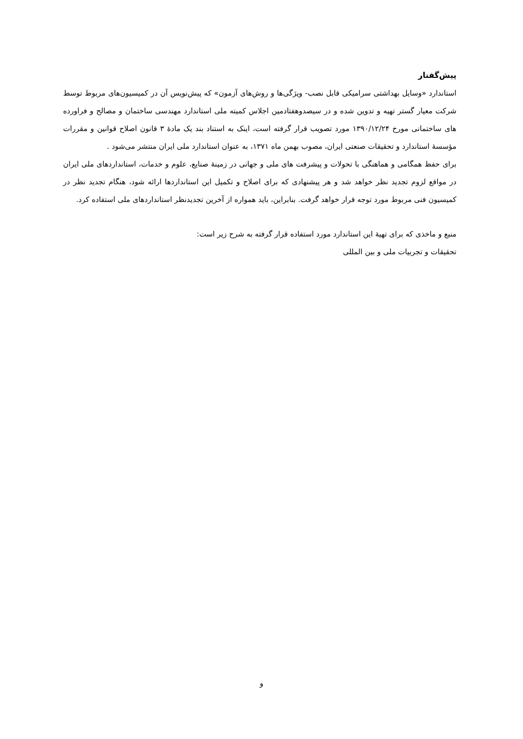پیش‌گفتار
استاندارد «وسایل بهداشتی سرامیکی قابل نصب- ویژگی‌ها و روش‌های آزمون» که پیش‌نویس آن در کمیسیون‌های مربوط توسط شرکت معیار گستر تهیه و تدوین شده و در سیصدوهفتادمین اجلاس کمیته ملی استاندارد مهندسی ساختمان و مصالح و فراورده های ساختمانی مورخ ۱۳۹۰/۱۲/۲۴ مورد تصویب قرار گرفته است، اینک به استناد بند یک مادهٔ ۳ قانون اصلاح قوانین و مقررات مؤسسهٔ استاندارد و تحقیقات صنعتی ایران، مصوب بهمن ماه ۱۳۷۱، به عنوان استاندارد ملی ایران منتشر می‌شود .
برای حفظ همگامی و هماهنگی با تحولات و پیشرفت های ملی و جهانی در زمینهٔ صنایع، علوم و خدمات، استانداردهای ملی ایران در مواقع لزوم تجدید نظر خواهد شد و هر پیشنهادی که برای اصلاح و تکمیل این استانداردها ارائه شود، هنگام تجدید نظر در کمیسیون فنی مربوط مورد توجه قرار خواهد گرفت. بنابراین، باید همواره از آخرین تجدیدنظر استانداردهای ملی استفاده کرد.
منبع و ماخذی که برای تهیهٔ این استاندارد مورد استفاده قرار گرفته به شرح زیر است:
تحقیقات و تجربیات ملی و بین المللی
و